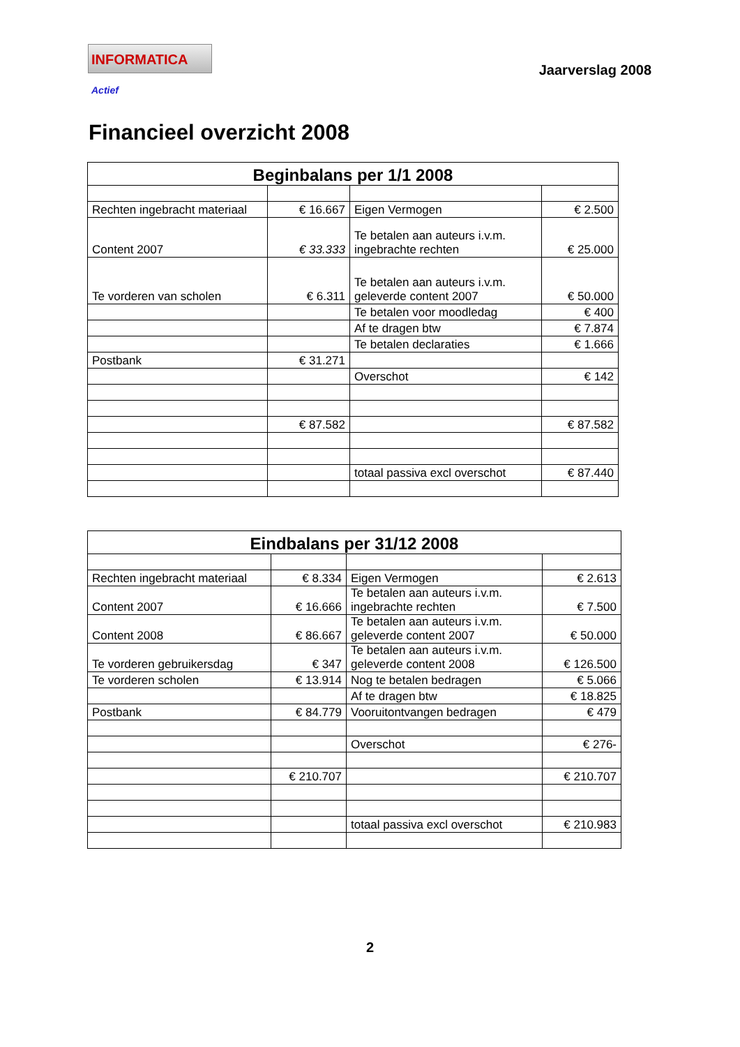INFORMATICA Actief
Jaarverslag 2008
Financieel overzicht 2008
| Beginbalans per 1/1 2008 | | | |
| --- | --- | --- | --- |
| Rechten ingebracht materiaal | € 16.667 | Eigen Vermogen | € 2.500 |
| Content 2007 | € 33.333 | Te betalen aan auteurs i.v.m. ingebrachte rechten | € 25.000 |
| Te vorderen van scholen | € 6.311 | Te betalen aan auteurs i.v.m. geleverde content 2007 | € 50.000 |
| | | Te betalen voor moodledag | € 400 |
| | | Af te dragen btw | € 7.874 |
| | | Te betalen declaraties | € 1.666 |
| Postbank | € 31.271 | | |
| | | Overschot | € 142 |
| | € 87.582 | | € 87.582 |
| | | totaal passiva excl overschot | € 87.440 |
| Eindbalans per 31/12 2008 | | | |
| --- | --- | --- | --- |
| Rechten ingebracht materiaal | € 8.334 | Eigen Vermogen | € 2.613 |
| Content 2007 | € 16.666 | Te betalen aan auteurs i.v.m. ingebrachte rechten | € 7.500 |
| Content 2008 | € 86.667 | Te betalen aan auteurs i.v.m. geleverde content 2007 | € 50.000 |
| Te vorderen gebruikersdag | € 347 | Te betalen aan auteurs i.v.m. geleverde content 2008 | € 126.500 |
| Te vorderen scholen | € 13.914 | Nog te betalen bedragen | € 5.066 |
| | | Af te dragen btw | € 18.825 |
| Postbank | € 84.779 | Vooruitontvangen bedragen | € 479 |
| | | Overschot | € 276- |
| | € 210.707 | | € 210.707 |
| | | totaal passiva excl overschot | € 210.983 |
2